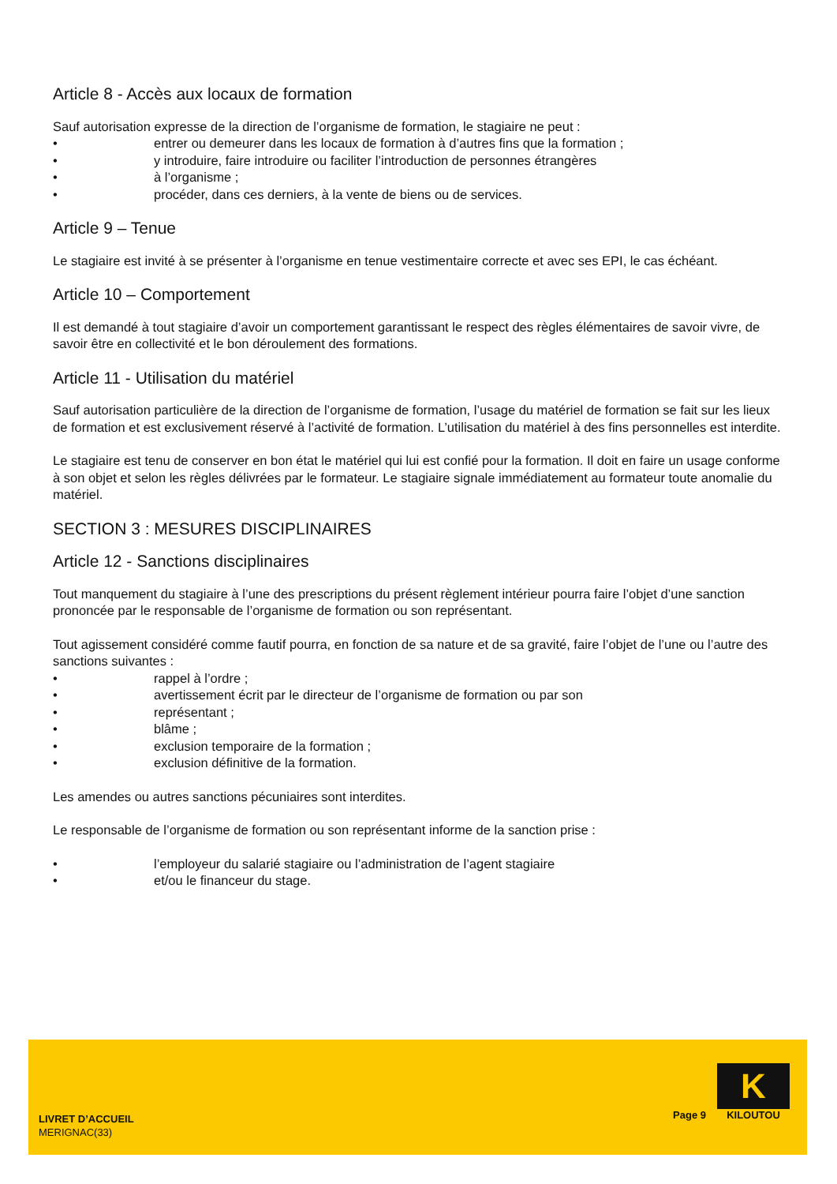Article 8 - Accès aux locaux de formation
Sauf autorisation expresse de la direction de l’organisme de formation, le stagiaire ne peut :
• entrer ou demeurer dans les locaux de formation à d’autres fins que la formation ;
• y introduire, faire introduire ou faciliter l’introduction de personnes étrangères
• à l’organisme ;
• procéder, dans ces derniers, à la vente de biens ou de services.
Article 9 – Tenue
Le stagiaire est invité à se présenter à l’organisme en tenue vestimentaire correcte et avec ses EPI, le cas échéant.
Article 10 – Comportement
Il est demandé à tout stagiaire d’avoir un comportement garantissant le respect des règles élémentaires de savoir vivre, de savoir être en collectivité et le bon déroulement des formations.
Article 11 - Utilisation du matériel
Sauf autorisation particulière de la direction de l’organisme de formation, l’usage du matériel de formation se fait sur les lieux de formation et est exclusivement réservé à l’activité de formation. L’utilisation du matériel à des fins personnelles est interdite.
Le stagiaire est tenu de conserver en bon état le matériel qui lui est confié pour la formation. Il doit en faire un usage conforme à son objet et selon les règles délivrées par le formateur. Le stagiaire signale immédiatement au formateur toute anomalie du matériel.
SECTION 3 : MESURES DISCIPLINAIRES
Article 12 - Sanctions disciplinaires
Tout manquement du stagiaire à l’une des prescriptions du présent règlement intérieur pourra faire l’objet d’une sanction prononcée par le responsable de l’organisme de formation ou son représentant.
Tout agissement considéré comme fautif pourra, en fonction de sa nature et de sa gravité, faire l’objet de l’une ou l’autre des sanctions suivantes :
• rappel à l’ordre ;
• avertissement écrit par le directeur de l’organisme de formation ou par son
• représentant ;
• blâme ;
• exclusion temporaire de la formation ;
• exclusion définitive de la formation.
Les amendes ou autres sanctions pécuniaires sont interdites.
Le responsable de l’organisme de formation ou son représentant informe de la sanction prise :
• l’employeur du salarié stagiaire ou l’administration de l’agent stagiaire
• et/ou le financeur du stage.
LIVRET D’ACCUEIL
MERIGNAC(33)
Page 9
K
KILOUTOU